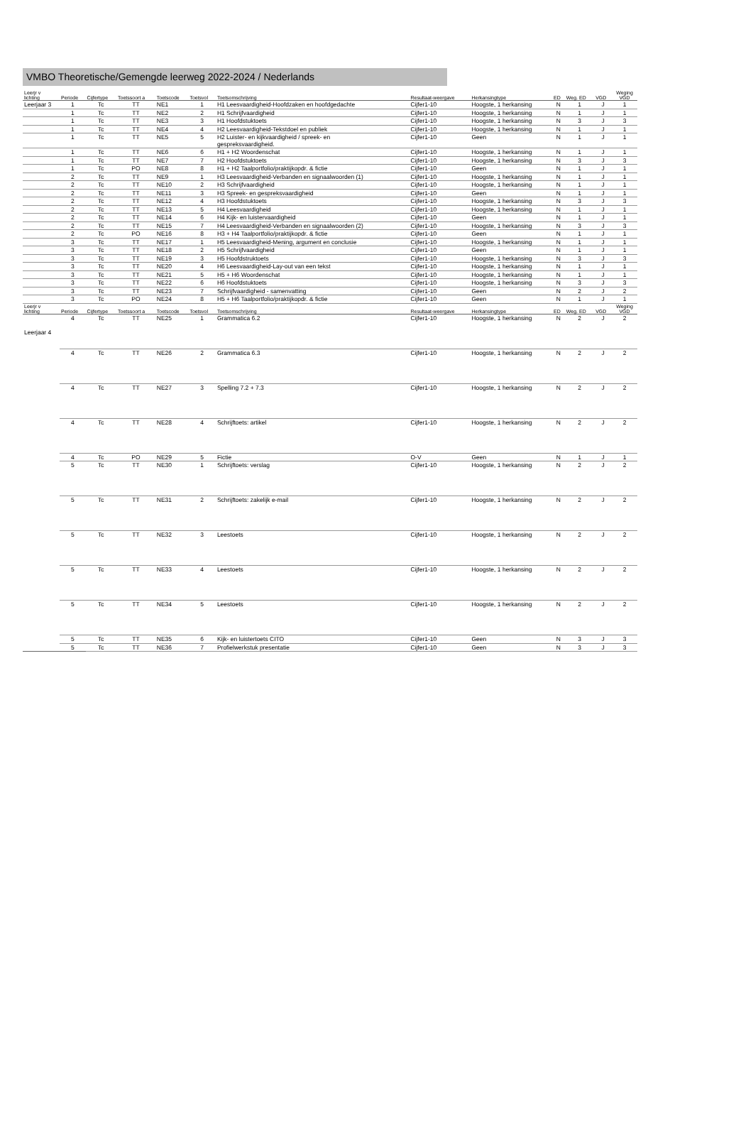VMBO Theoretische/Gemengde leerweg 2022-2024 / Nederlands
| Leerjr v lichting | Periode | Cijfertype | Toetssoort a | Toetscode | Toetsvol | Toetsomschrijving | Resultaat-weergave | Herkansingtype | ED | Weg. ED | VGD | Weging VGD |
| --- | --- | --- | --- | --- | --- | --- | --- | --- | --- | --- | --- | --- |
| Leerjaar 3 | 1 | Tc | TT | NE1 | 1 | H1 Leesvaardigheid-Hoofdzaken en hoofdgedachte | Cijfer1-10 | Hoogste, 1 herkansing | N | 1 | J | 1 |
| | 1 | Tc | TT | NE2 | 2 | H1 Schrijfvaardigheid | Cijfer1-10 | Hoogste, 1 herkansing | N | 1 | J | 1 |
| | 1 | Tc | TT | NE3 | 3 | H1 Hoofdstuktoets | Cijfer1-10 | Hoogste, 1 herkansing | N | 3 | J | 3 |
| | 1 | Tc | TT | NE4 | 4 | H2 Leesvaardigheid-Tekstdoel en publiek | Cijfer1-10 | Hoogste, 1 herkansing | N | 1 | J | 1 |
| | 1 | Tc | TT | NE5 | 5 | H2 Luister- en kijkvaardigheid / spreek- en gespreksvaardigheid. | Cijfer1-10 | Geen | N | 1 | J | 1 |
| | 1 | Tc | TT | NE6 | 6 | H1 + H2 Woordenschat | Cijfer1-10 | Hoogste, 1 herkansing | N | 1 | J | 1 |
| | 1 | Tc | TT | NE7 | 7 | H2 Hoofdstuktoets | Cijfer1-10 | Hoogste, 1 herkansing | N | 3 | J | 3 |
| | 1 | Tc | PO | NE8 | 8 | H1 + H2 Taalportfolio/praktijkopdr. & fictie | Cijfer1-10 | Geen | N | 1 | J | 1 |
| | 2 | Tc | TT | NE9 | 1 | H3 Leesvaardigheid-Verbanden en signaalwoorden (1) | Cijfer1-10 | Hoogste, 1 herkansing | N | 1 | J | 1 |
| | 2 | Tc | TT | NE10 | 2 | H3 Schrijfvaardigheid | Cijfer1-10 | Hoogste, 1 herkansing | N | 1 | J | 1 |
| | 2 | Tc | TT | NE11 | 3 | H3 Spreek- en gespreksvaardigheid | Cijfer1-10 | Geen | N | 1 | J | 1 |
| | 2 | Tc | TT | NE12 | 4 | H3 Hoofdstuktoets | Cijfer1-10 | Hoogste, 1 herkansing | N | 3 | J | 3 |
| | 2 | Tc | TT | NE13 | 5 | H4 Leesvaardigheid | Cijfer1-10 | Hoogste, 1 herkansing | N | 1 | J | 1 |
| | 2 | Tc | TT | NE14 | 6 | H4 Kijk- en luistervaardigheid | Cijfer1-10 | Geen | N | 1 | J | 1 |
| | 2 | Tc | TT | NE15 | 7 | H4 Leesvaardigheid-Verbanden en signaalwoorden (2) | Cijfer1-10 | Hoogste, 1 herkansing | N | 3 | J | 3 |
| | 2 | Tc | PO | NE16 | 8 | H3 + H4 Taalportfolio/praktijkopdr. & fictie | Cijfer1-10 | Geen | N | 1 | J | 1 |
| | 3 | Tc | TT | NE17 | 1 | H5 Leesvaardigheid-Mening, argument en conclusie | Cijfer1-10 | Hoogste, 1 herkansing | N | 1 | J | 1 |
| | 3 | Tc | TT | NE18 | 2 | H5 Schrijfvaardigheid | Cijfer1-10 | Geen | N | 1 | J | 1 |
| | 3 | Tc | TT | NE19 | 3 | H5 Hoofdstruktoets | Cijfer1-10 | Hoogste, 1 herkansing | N | 3 | J | 3 |
| | 3 | Tc | TT | NE20 | 4 | H6 Leesvaardigheid-Lay-out van een tekst | Cijfer1-10 | Hoogste, 1 herkansing | N | 1 | J | 1 |
| | 3 | Tc | TT | NE21 | 5 | H5 + H6 Woordenschat | Cijfer1-10 | Hoogste, 1 herkansing | N | 1 | J | 1 |
| | 3 | Tc | TT | NE22 | 6 | H6 Hoofdstuktoets | Cijfer1-10 | Hoogste, 1 herkansing | N | 3 | J | 3 |
| | 3 | Tc | TT | NE23 | 7 | Schrijfvaardigheid - samenvatting | Cijfer1-10 | Geen | N | 2 | J | 2 |
| | 3 | Tc | PO | NE24 | 8 | H5 + H6 Taalportfolio/praktijkopdr. & fictie | Cijfer1-10 | Geen | N | 1 | J | 1 |
| Leerjr v lichting | Periode | Cijfertype | Toetssoort a | Toetscode | Toetsvol | Toetsomschrijving | Resultaat-weergave | Herkansingtype | ED | Weg. ED | VGD | Weging VGD |
| Leerjaar 4 | 4 | Tc | TT | NE25 | 1 | Grammatica 6.2 | Cijfer1-10 | Hoogste, 1 herkansing | N | 2 | J | 2 |
| | 4 | Tc | TT | NE26 | 2 | Grammatica 6.3 | Cijfer1-10 | Hoogste, 1 herkansing | N | 2 | J | 2 |
| | 4 | Tc | TT | NE27 | 3 | Spelling 7.2 + 7.3 | Cijfer1-10 | Hoogste, 1 herkansing | N | 2 | J | 2 |
| | 4 | Tc | TT | NE28 | 4 | Schrijftoets: artikel | Cijfer1-10 | Hoogste, 1 herkansing | N | 2 | J | 2 |
| | 4 | Tc | PO | NE29 | 5 | Fictie | O-V | Geen | N | 1 | J | 1 |
| | 5 | Tc | TT | NE30 | 1 | Schrijftoets: verslag | Cijfer1-10 | Hoogste, 1 herkansing | N | 2 | J | 2 |
| | 5 | Tc | TT | NE31 | 2 | Schrijftoets: zakelijk e-mail | Cijfer1-10 | Hoogste, 1 herkansing | N | 2 | J | 2 |
| | 5 | Tc | TT | NE32 | 3 | Leestoets | Cijfer1-10 | Hoogste, 1 herkansing | N | 2 | J | 2 |
| | 5 | Tc | TT | NE33 | 4 | Leestoets | Cijfer1-10 | Hoogste, 1 herkansing | N | 2 | J | 2 |
| | 5 | Tc | TT | NE34 | 5 | Leestoets | Cijfer1-10 | Hoogste, 1 herkansing | N | 2 | J | 2 |
| | 5 | Tc | TT | NE35 | 6 | Kijk- en luistertoets CITO | Cijfer1-10 | Geen | N | 3 | J | 3 |
| | 5 | Tc | TT | NE36 | 7 | Profielwerkstuk presentatie | Cijfer1-10 | Geen | N | 3 | J | 3 |